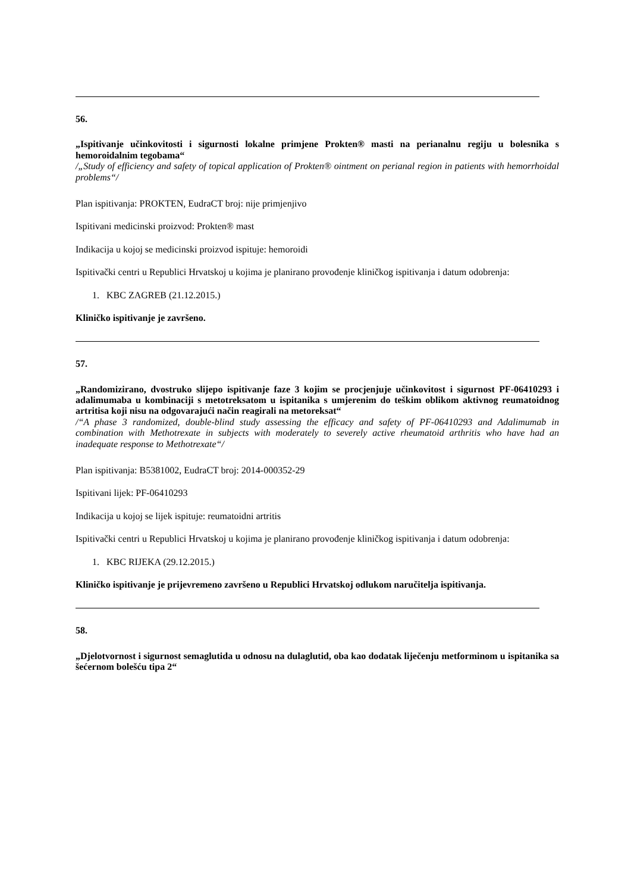56.
„Ispitivanje učinkovitosti i sigurnosti lokalne primjene Prokten® masti na perianalnu regiju u bolesnika s hemoroidalnim tegobama“
/„Study of efficiency and safety of topical application of Prokten® ointment on perianal region in patients with hemorrhoidal problems“/
Plan ispitivanja: PROKTEN, EudraCT broj: nije primjenjivo
Ispitivani medicinski proizvod: Prokten® mast
Indikacija u kojoj se medicinski proizvod ispituje: hemoroidi
Ispitivački centri u Republici Hrvatskoj u kojima je planirano provođenje kliničkog ispitivanja i datum odobrenja:
1. KBC ZAGREB (21.12.2015.)
Kliničko ispitivanje je završeno.
57.
„Randomizirano, dvostruko slijepo ispitivanje faze 3 kojim se procjenjuje učinkovitost i sigurnost PF-06410293 i adalimumaba u kombinaciji s metotreksatom u ispitanika s umjerenim do teškim oblikom aktivnog reumatoidnog artritisa koji nisu na odgovarajući način reagirali na metoreksat“
/“A phase 3 randomized, double-blind study assessing the efficacy and safety of PF-06410293 and Adalimumab in combination with Methotrexate in subjects with moderately to severely active rheumatoid arthritis who have had an inadequate response to Methotrexate“/
Plan ispitivanja: B5381002, EudraCT broj: 2014-000352-29
Ispitivani lijek: PF-06410293
Indikacija u kojoj se lijek ispituje: reumatoidni artritis
Ispitivački centri u Republici Hrvatskoj u kojima je planirano provođenje kliničkog ispitivanja i datum odobrenja:
1. KBC RIJEKA (29.12.2015.)
Kliničko ispitivanje je prijevremeno završeno u Republici Hrvatskoj odlukom naručitelja ispitivanja.
58.
„Djelotvornost i sigurnost semaglutida u odnosu na dulaglutid, oba kao dodatak liječenju metforminom u ispitanika sa šećernom bolešću tipa 2“